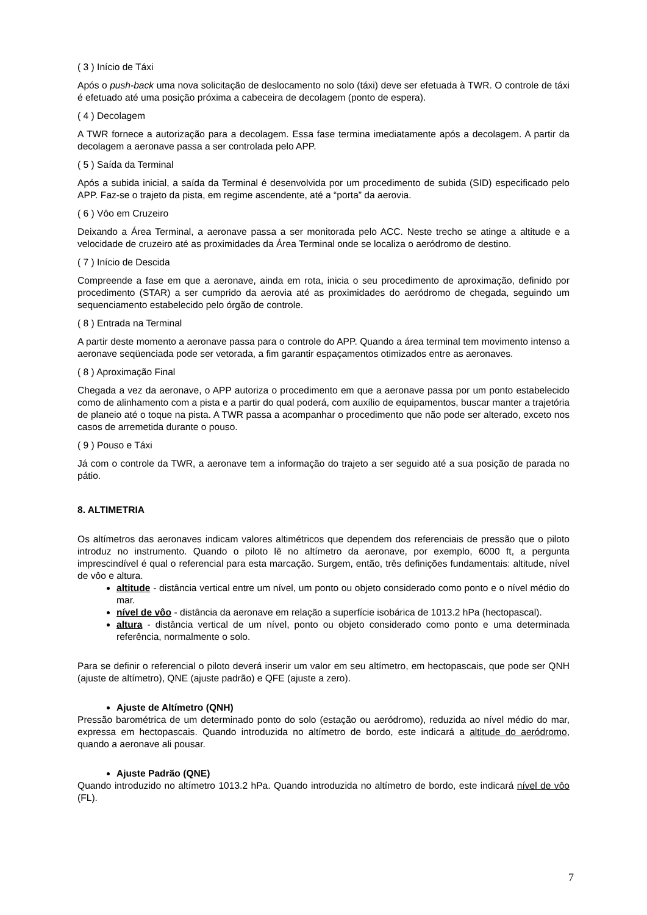( 3 ) Início de Táxi
Após o push-back uma nova solicitação de deslocamento no solo (táxi) deve ser efetuada à TWR. O controle de táxi é efetuado até uma posição próxima a cabeceira de decolagem (ponto de espera).
( 4 ) Decolagem
A TWR fornece a autorização para a decolagem. Essa fase termina imediatamente após a decolagem. A partir da decolagem a aeronave passa a ser controlada pelo APP.
( 5 ) Saída da Terminal
Após a subida inicial, a saída da Terminal é desenvolvida por um procedimento de subida (SID) especificado pelo APP. Faz-se o trajeto da pista, em regime ascendente, até a “porta” da aerovia.
( 6 ) Vôo em Cruzeiro
Deixando a Área Terminal, a aeronave passa a ser monitorada pelo ACC. Neste trecho se atinge a altitude e a velocidade de cruzeiro até as proximidades da Área Terminal onde se localiza o aeródromo de destino.
( 7 ) Início de Descida
Compreende a fase em que a aeronave, ainda em rota, inicia o seu procedimento de aproximação, definido por procedimento (STAR) a ser cumprido da aerovia até as proximidades do aeródromo de chegada, seguindo um sequenciamento estabelecido pelo órgão de controle.
( 8 ) Entrada na Terminal
A partir deste momento a aeronave passa para o controle do APP. Quando a área terminal tem movimento intenso a aeronave seqüenciada pode ser vetorada, a fim garantir espaçamentos otimizados entre as aeronaves.
( 8 ) Aproximação Final
Chegada a vez da aeronave, o APP autoriza o procedimento em que a aeronave passa por um ponto estabelecido como de alinhamento com a pista e a partir do qual poderá, com auxílio de equipamentos, buscar manter a trajetória de planeio até o toque na pista. A TWR passa a acompanhar o procedimento que não pode ser alterado, exceto nos casos de arremetida durante o pouso.
( 9 ) Pouso e Táxi
Já com o controle da TWR, a aeronave tem a informação do trajeto a ser seguido até a sua posição de parada no pátio.
8. ALTIMETRIA
Os altímetros das aeronaves indicam valores altimétricos que dependem dos referenciais de pressão que o piloto introduz no instrumento. Quando o piloto lê no altímetro da aeronave, por exemplo, 6000 ft, a pergunta imprescindível é qual o referencial para esta marcação. Surgem, então, três definições fundamentais: altitude, nível de vôo e altura.
altitude - distância vertical entre um nível, um ponto ou objeto considerado como ponto e o nível médio do mar.
nível de vôo - distância da aeronave em relação a superfície isobárica de 1013.2 hPa (hectopascal).
altura - distância vertical de um nível, ponto ou objeto considerado como ponto e uma determinada referência, normalmente o solo.
Para se definir o referencial o piloto deverá inserir um valor em seu altímetro, em hectopascais, que pode ser QNH (ajuste de altímetro), QNE (ajuste padrão) e QFE (ajuste a zero).
Ajuste de Altímetro (QNH)
Pressão barométrica de um determinado ponto do solo (estação ou aeródromo), reduzida ao nível médio do mar, expressa em hectopascais. Quando introduzida no altímetro de bordo, este indicará a altitude do aeródromo, quando a aeronave ali pousar.
Ajuste Padrão (QNE)
Quando introduzido no altímetro 1013.2 hPa. Quando introduzida no altímetro de bordo, este indicará nível de vôo (FL).
7